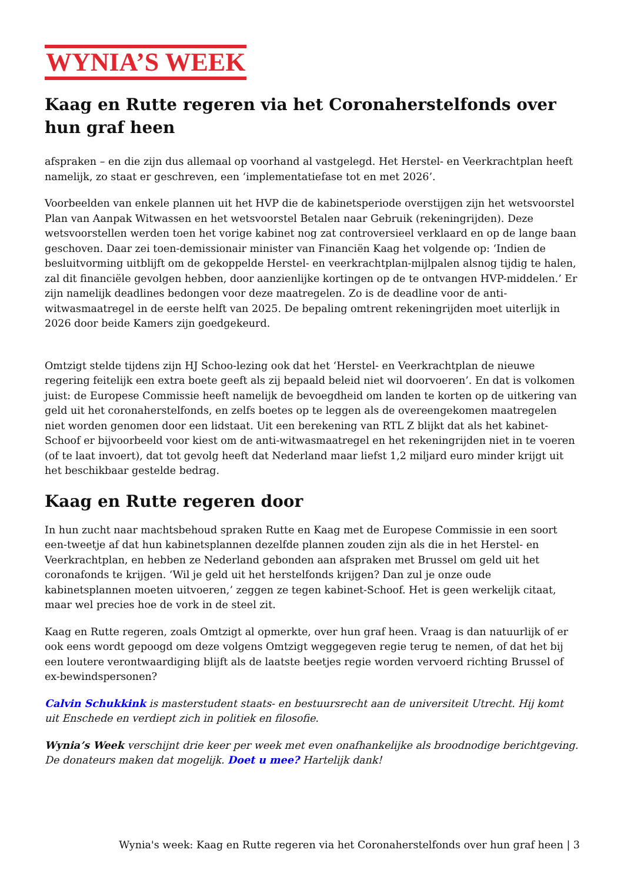WYNIA’S WEEK
Kaag en Rutte regeren via het Coronaherstelfonds over hun graf heen
afspraken – en die zijn dus allemaal op voorhand al vastgelegd. Het Herstel- en Veerkrachtplan heeft namelijk, zo staat er geschreven, een ‘implementatiefase tot en met 2026’.
Voorbeelden van enkele plannen uit het HVP die de kabinetsperiode overstijgen zijn het wetsvoorstel Plan van Aanpak Witwassen en het wetsvoorstel Betalen naar Gebruik (rekeningrijden). Deze wetsvoorstellen werden toen het vorige kabinet nog zat controversieel verklaard en op de lange baan geschoven. Daar zei toen-demissionair minister van Financiën Kaag het volgende op: ‘Indien de besluitvorming uitblijft om de gekoppelde Herstel- en veerkrachtplan-mijlpalen alsnog tijdig te halen, zal dit financiële gevolgen hebben, door aanzienlijke kortingen op de te ontvangen HVP-middelen.’ Er zijn namelijk deadlines bedongen voor deze maatregelen. Zo is de deadline voor de anti-witwasmaatregel in de eerste helft van 2025. De bepaling omtrent rekeningrijden moet uiterlijk in 2026 door beide Kamers zijn goedgekeurd.
Omtzigt stelde tijdens zijn HJ Schoo-lezing ook dat het ‘Herstel- en Veerkrachtplan de nieuwe regering feitelijk een extra boete geeft als zij bepaald beleid niet wil doorvoeren’. En dat is volkomen juist: de Europese Commissie heeft namelijk de bevoegdheid om landen te korten op de uitkering van geld uit het coronaherstelfonds, en zelfs boetes op te leggen als de overeengekomen maatregelen niet worden genomen door een lidstaat. Uit een berekening van RTL Z blijkt dat als het kabinet-Schoof er bijvoorbeeld voor kiest om de anti-witwasmaatregel en het rekeningrijden niet in te voeren (of te laat invoert), dat tot gevolg heeft dat Nederland maar liefst 1,2 miljard euro minder krijgt uit het beschikbaar gestelde bedrag.
Kaag en Rutte regeren door
In hun zucht naar machtsbehoud spraken Rutte en Kaag met de Europese Commissie in een soort een-tweetje af dat hun kabinetsplannen dezelfde plannen zouden zijn als die in het Herstel- en Veerkrachtplan, en hebben ze Nederland gebonden aan afspraken met Brussel om geld uit het coronafonds te krijgen. ‘Wil je geld uit het herstelfonds krijgen? Dan zul je onze oude kabinetsplannen moeten uitvoeren,’ zeggen ze tegen kabinet-Schoof. Het is geen werkelijk citaat, maar wel precies hoe de vork in de steel zit.
Kaag en Rutte regeren, zoals Omtzigt al opmerkte, over hun graf heen. Vraag is dan natuurlijk of er ook eens wordt gepoogd om deze volgens Omtzigt weggegeven regie terug te nemen, of dat het bij een loutere verontwaardiging blijft als de laatste beetjes regie worden vervoerd richting Brussel of ex-bewindspersonen?
Calvin Schukkink is masterstudent staats- en bestuursrecht aan de universiteit Utrecht. Hij komt uit Enschede en verdiept zich in politiek en filosofie.
Wynia’s Week verschijnt drie keer per week met even onafhankelijke als broodnodige berichtgeving. De donateurs maken dat mogelijk. Doet u mee? Hartelijk dank!
Wynia's week: Kaag en Rutte regeren via het Coronaherstelfonds over hun graf heen | 3